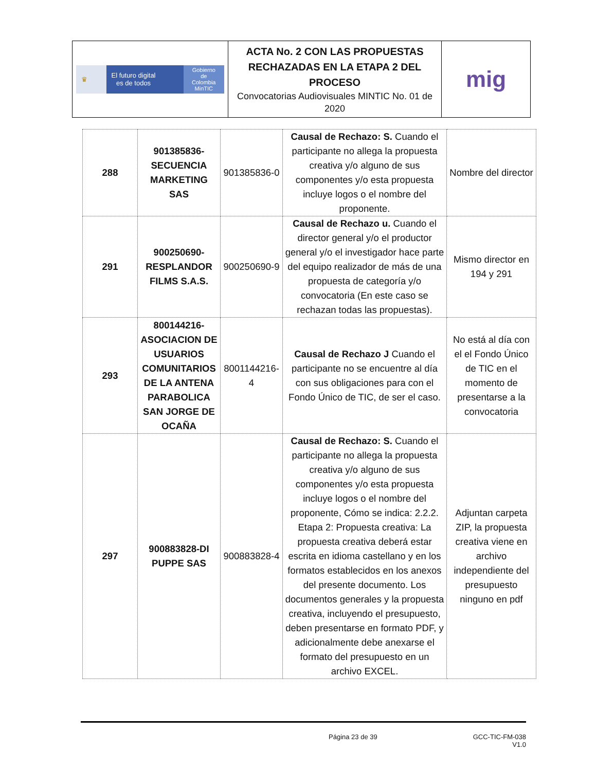| ♛ El futuro digital es de todos Gobierno de Colombia MinTIC | ACTA No. 2 CON LAS PROPUESTAS RECHAZADAS EN LA ETAPA 2 DEL PROCESO Convocatorias Audiovisuales MINTIC No. 01 de 2020 | mig |
| 288 | 901385836-SECUENCIA MARKETING SAS | 901385836-0 | Causal de Rechazo: S. Cuando el participante no allega la propuesta creativa y/o alguno de sus componentes y/o esta propuesta incluye logos o el nombre del proponente. | Nombre del director |
| 291 | 900250690-RESPLANDOR FILMS S.A.S. | 900250690-9 | Causal de Rechazo u. Cuando el director general y/o el productor general y/o el investigador hace parte del equipo realizador de más de una propuesta de categoría y/o convocatoria (En este caso se rechazan todas las propuestas). | Mismo director en 194 y 291 |
| 293 | 800144216-ASOCIACION DE USUARIOS COMUNITARIOS DE LA ANTENA PARABOLICA SAN JORGE DE OCAÑA | 8001144216-4 | Causal de Rechazo J Cuando el participante no se encuentre al día con sus obligaciones para con el Fondo Único de TIC, de ser el caso. | No está al día con el el Fondo Único de TIC en el momento de presentarse a la convocatoria |
| 297 | 900883828-DI PUPPE SAS | 900883828-4 | Causal de Rechazo: S. Cuando el participante no allega la propuesta creativa y/o alguno de sus componentes y/o esta propuesta incluye logos o el nombre del proponente, Cómo se indica: 2.2.2. Etapa 2: Propuesta creativa: La propuesta creativa deberá estar escrita en idioma castellano y en los formatos establecidos en los anexos del presente documento. Los documentos generales y la propuesta creativa, incluyendo el presupuesto, deben presentarse en formato PDF, y adicionalmente debe anexarse el formato del presupuesto en un archivo EXCEL. | Adjuntan carpeta ZIP, la propuesta creativa viene en archivo independiente del presupuesto ninguno en pdf |
Página 23 de 39 GCC-TIC-FM-038
V1.0